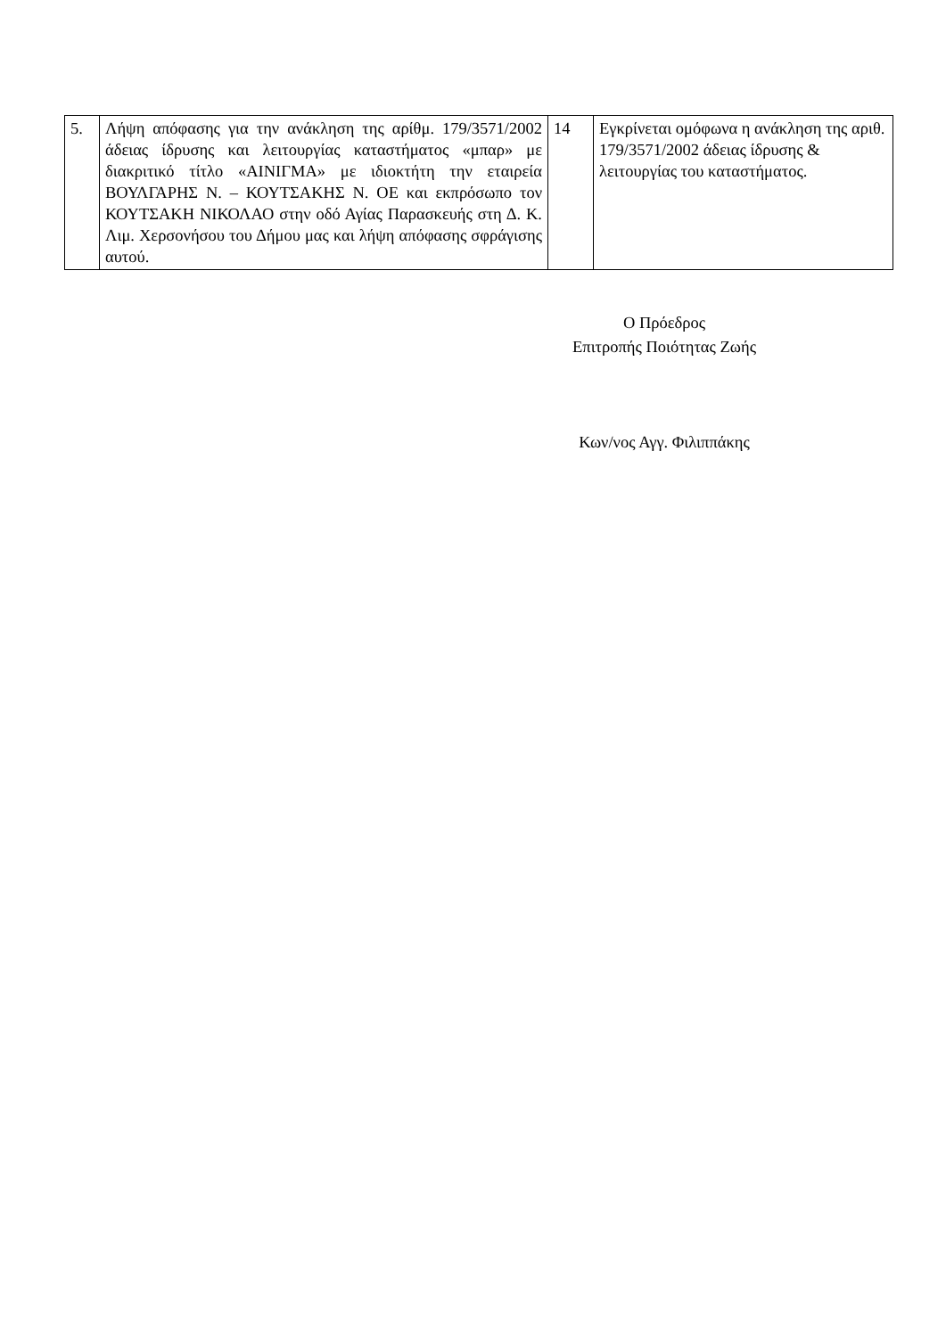| 5. | Λήψη απόφασης για την ανάκληση της αρίθμ. 179/3571/2002 άδειας ίδρυσης και λειτουργίας καταστήματος «μπαρ» με διακριτικό τίτλο «ΑΙΝΙΓΜΑ» με ιδιοκτήτη την εταιρεία ΒΟΥΛΓΑΡΗΣ Ν. – ΚΟΥΤΣΑΚΗΣ Ν. ΟΕ και εκπρόσωπο τον ΚΟΥΤΣΑΚΗ ΝΙΚΟΛΑΟ στην οδό Αγίας Παρασκευής στη Δ. Κ. Λιμ. Χερσονήσου του Δήμου μας και λήψη απόφασης σφράγισης αυτού. | 14 | Εγκρίνεται ομόφωνα η ανάκληση της αριθ. 179/3571/2002 άδειας ίδρυσης & λειτουργίας του καταστήματος. |
Ο Πρόεδρος
Επιτροπής Ποιότητας Ζωής
Κων/νος Αγγ. Φιλιππάκης